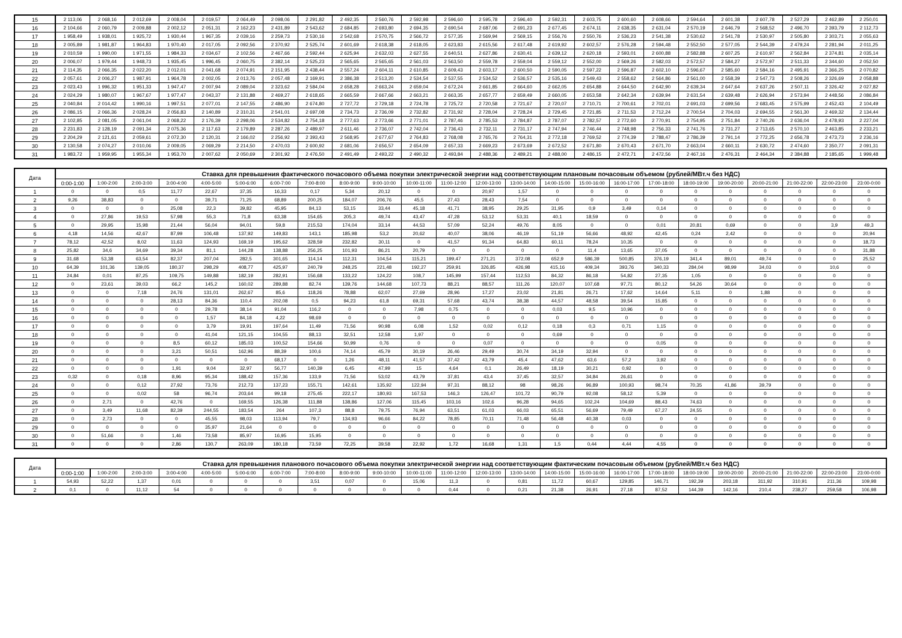| 15 | 2 113,06 | 2 068,16 | 2 012,69 | 2 008,04 | 2 019,57 | 2 064,49 | 2 098,06 | 2 291,82 | 2 492,35 | 2 560,76 | 2 592,98 | 2 596,60 | 2 595,78 | 2 596,40 | 2 592,31 | 2 603,75 | 2 600,60 | 2 608,66 | 2 594,64 | 2 601,38 | 2 607,78 | 2 527,29 | 2 462,89 | 2 250,01 |
| 16 | 2 104,66 | 2 060,79 | 2 009,88 | 2 002,12 | 2 051,31 | 2 162,23 | 2 431,89 | 2 543,62 | 2 684,85 | 2 693,80 | 2 694,35 | 2 690,54 | 2 687,06 | 2 691,23 | 2 677,45 | 2 674,11 | 2 638,35 | 2 631,04 | 2 570,19 | 2 646,79 | 2 568,52 | 2 496,70 | 2 393,79 | 2 112,73 |
| 17 | 1 958,49 | 1 938,01 | 1 925,72 | 1 930,44 | 1 967,35 | 2 039,16 | 2 259,73 | 2 530,16 | 2 542,68 | 2 570,75 | 2 566,72 | 2 577,35 | 2 569,94 | 2 569,15 | 2 556,76 | 2 550,76 | 2 536,23 | 2 541,38 | 2 530,62 | 2 541,78 | 2 530,97 | 2 505,80 | 2 303,71 | 2 055,63 |
| 18 | 2 005,89 | 1 981,87 | 1 964,83 | 1 970,40 | 2 017,05 | 2 092,56 | 2 370,92 | 2 525,74 | 2 601,69 | 2 618,38 | 2 618,05 | 2 623,83 | 2 615,56 | 2 617,48 | 2 619,92 | 2 602,57 | 2 576,28 | 2 594,48 | 2 552,50 | 2 577,05 | 2 544,39 | 2 479,24 | 2 281,94 | 2 011,25 |
| 19 | 2 010,59 | 1 990,00 | 1 971,55 | 1 984,33 | 2 034,67 | 2 102,56 | 2 467,66 | 2 592,44 | 2 625,94 | 2 632,03 | 2 627,55 | 2 640,51 | 2 627,86 | 2 630,41 | 2 639,12 | 2 620,18 | 2 593,01 | 2 600,88 | 2 582,88 | 2 607,25 | 2 610,97 | 2 562,84 | 2 374,81 | 2 035,14 |
| 20 | 2 006,07 | 1 979,44 | 1 948,73 | 1 935,45 | 1 996,45 | 2 060,75 | 2 382,14 | 2 525,23 | 2 565,65 | 2 565,65 | 2 561,03 | 2 563,50 | 2 559,78 | 2 559,04 | 2 559,12 | 2 552,00 | 2 569,26 | 2 582,03 | 2 572,57 | 2 584,27 | 2 572,97 | 2 511,33 | 2 344,60 | 2 052,50 |
| 21 | 2 114,35 | 2 066,35 | 2 022,20 | 2 012,01 | 2 041,68 | 2 074,91 | 2 151,95 | 2 438,44 | 2 557,24 | 2 604,11 | 2 610,85 | 2 609,43 | 2 603,17 | 2 600,50 | 2 590,05 | 2 597,22 | 2 596,87 | 2 602,10 | 2 596,67 | 2 585,60 | 2 584,16 | 2 495,91 | 2 366,25 | 2 070,82 |
| 22 | 2 057,61 | 2 006,27 | 1 987,91 | 1 964,78 | 2 002,05 | 2 013,76 | 2 057,48 | 2 169,91 | 2 386,38 | 2 513,20 | 2 534,54 | 2 537,55 | 2 534,52 | 2 536,57 | 2 535,16 | 2 549,43 | 2 558,62 | 2 564,86 | 2 561,00 | 2 558,39 | 2 547,73 | 2 508,26 | 2 326,69 | 2 058,88 |
| 23 | 2 023,43 | 1 996,32 | 1 951,33 | 1 947,47 | 2 007,94 | 2 089,04 | 2 323,62 | 2 584,04 | 2 658,28 | 2 663,24 | 2 659,04 | 2 672,24 | 2 661,85 | 2 664,60 | 2 662,05 | 2 654,88 | 2 644,50 | 2 642,90 | 2 639,34 | 2 647,64 | 2 637,26 | 2 507,11 | 2 326,42 | 2 027,82 |
| 24 | 2 024,29 | 1 980,07 | 1 967,67 | 1 977,47 | 2 043,37 | 2 131,88 | 2 469,27 | 2 618,65 | 2 665,59 | 2 667,66 | 2 663,21 | 2 663,35 | 2 657,77 | 2 659,49 | 2 660,05 | 2 653,58 | 2 642,34 | 2 639,94 | 2 631,54 | 2 639,48 | 2 626,94 | 2 573,94 | 2 448,56 | 2 086,84 |
| 25 | 2 040,84 | 2 014,42 | 1 990,16 | 1 997,51 | 2 077,01 | 2 147,55 | 2 486,90 | 2 674,80 | 2 727,72 | 2 729,18 | 2 724,78 | 2 725,72 | 2 720,58 | 2 721,67 | 2 720,07 | 2 710,71 | 2 700,61 | 2 702,01 | 2 691,03 | 2 699,56 | 2 683,45 | 2 575,99 | 2 452,43 | 2 104,49 |
| 26 | 2 086,15 | 2 066,36 | 2 028,24 | 2 056,83 | 2 140,89 | 2 310,31 | 2 541,01 | 2 697,08 | 2 734,73 | 2 736,09 | 2 732,82 | 2 731,92 | 2 728,04 | 2 728,24 | 2 729,45 | 2 721,85 | 2 711,53 | 2 712,24 | 2 700,54 | 2 704,03 | 2 694,55 | 2 561,30 | 2 469,32 | 2 134,44 |
| 27 | 2 102,85 | 2 081,05 | 2 061,04 | 2 068,22 | 2 176,39 | 2 298,06 | 2 534,82 | 2 754,18 | 2 777,63 | 2 773,66 | 2 771,01 | 2 787,46 | 2 785,53 | 2 784,87 | 2 787,07 | 2 782,57 | 2 772,60 | 2 770,91 | 2 754,95 | 2 751,84 | 2 740,26 | 2 636,04 | 2 478,93 | 2 227,04 |
| 28 | 2 231,83 | 2 128,19 | 2 091,34 | 2 075,36 | 2 117,63 | 2 179,89 | 2 287,26 | 2 489,97 | 2 611,46 | 2 736,07 | 2 742,04 | 2 736,43 | 2 732,11 | 2 731,17 | 2 747,94 | 2 746,44 | 2 748,98 | 2 756,33 | 2 741,76 | 2 731,27 | 2 713,65 | 2 570,10 | 2 463,85 | 2 233,21 |
| 29 | 2 204,29 | 2 121,61 | 2 059,61 | 2 072,30 | 2 120,31 | 2 166,02 | 2 256,92 | 2 393,43 | 2 568,95 | 2 677,67 | 2 764,83 | 2 768,08 | 2 765,76 | 2 764,31 | 2 772,18 | 2 769,52 | 2 774,39 | 2 788,47 | 2 786,39 | 2 791,14 | 2 772,25 | 2 656,78 | 2 473,73 | 2 236,16 |
| 30 | 2 130,58 | 2 074,27 | 2 010,06 | 2 009,05 | 2 069,29 | 2 214,50 | 2 470,03 | 2 600,92 | 2 681,06 | 2 656,57 | 2 654,09 | 2 657,33 | 2 669,23 | 2 673,69 | 2 672,52 | 2 671,80 | 2 670,43 | 2 671,70 | 2 663,04 | 2 660,11 | 2 630,72 | 2 474,60 | 2 350,77 | 2 091,31 |
| 31 | 1 983,72 | 1 959,95 | 1 955,34 | 1 953,70 | 2 007,62 | 2 050,69 | 2 301,92 | 2 476,50 | 2 491,49 | 2 493,22 | 2 490,32 | 2 493,84 | 2 488,36 | 2 489,21 | 2 488,00 | 2 486,15 | 2 472,71 | 2 472,56 | 2 467,16 | 2 476,31 | 2 464,34 | 2 384,88 | 2 185,65 | 1 999,48 |
| Дата | Ставка для превышения фактического почасового объема покупки электрической энергии над соответствующим плановым почасовым объемом (рублей/МВт.ч без НДС) | | | | | | | | | | | | | | | | | | | | | | | |
| --- | --- | --- | --- | --- | --- | --- | --- | --- | --- | --- | --- | --- | --- | --- | --- | --- | --- | --- | --- | --- | --- | --- | --- | --- |
| | 0:00-1:00 | 1:00-2:00 | 2:00-3:00 | 3:00-4:00 | 4:00-5:00 | 5:00-6:00 | 6:00-7:00 | 7:00-8:00 | 8:00-9:00 | 9:00-10:00 | 10:00-11:00 | 11:00-12:00 | 12:00-13:00 | 13:00-14:00 | 14:00-15:00 | 15:00-16:00 | 16:00-17:00 | 17:00-18:00 | 18:00-19:00 | 19:00-20:00 | 20:00-21:00 | 21:00-22:00 | 22:00-23:00 | 23:00-0:00 |
| 1 | 0 | 0 | 0,5 | 11,77 | 22,67 | 37,35 | 16,33 | 0,17 | 5,34 | 20,12 | 0 | 0 | 20,97 | 1,57 | 0 | 0 | 0 | 0 | 0 | 0 | 0 | 0 | 0 | 0 |
| 2 | 9,26 | 38,83 | 0 | 0 | 39,71 | 71,25 | 68,89 | 200,25 | 184,07 | 206,76 | 45,5 | 27,43 | 28,43 | 7,54 | 0 | 0 | 0 | 0 | 0 | 0 | 0 | 0 | 0 | 0 |
| 3 | 0 | 0 | 0 | 25,08 | 22,3 | 39,82 | 45,95 | 84,13 | 53,15 | 33,44 | 45,18 | 41,71 | 38,95 | 29,25 | 31,95 | 0,9 | 3,49 | 0,14 | 0 | 0 | 0 | 0 | 0 | 0 |
| 4 | 0 | 27,86 | 19,53 | 57,98 | 55,3 | 71,8 | 63,38 | 154,65 | 205,3 | 49,74 | 43,47 | 47,28 | 53,12 | 53,31 | 40,1 | 18,59 | 0 | 0 | 0 | 0 | 0 | 0 | 0 | 0 |
| 5 | 0 | 29,95 | 15,98 | 21,44 | 56,04 | 94,01 | 59,8 | 215,53 | 174,04 | 33,14 | 44,53 | 57,09 | 52,24 | 49,76 | 8,05 | 0 | 0 | 0,01 | 20,81 | 0,69 | 0 | 0 | 3,9 | 49,3 |
| 6 | 4,18 | 14,56 | 42,67 | 87,99 | 106,48 | 137,92 | 149,83 | 143,1 | 185,98 | 53,2 | 20,62 | 40,07 | 38,06 | 46,19 | 51,19 | 56,66 | 48,92 | 42,45 | 0,24 | 2,42 | 0 | 0 | 0 | 20,94 |
| 7 | 78,12 | 42,52 | 8,02 | 11,63 | 124,93 | 169,19 | 195,62 | 328,59 | 232,82 | 30,11 | 0 | 41,57 | 91,34 | 64,83 | 60,11 | 78,24 | 10,35 | 0 | 0 | 0 | 0 | 0 | 0 | 18,73 |
| 8 | 25,82 | 34,6 | 34,69 | 39,34 | 81,1 | 144,28 | 138,88 | 256,25 | 101,93 | 86,21 | 20,79 | 0 | 0 | 0 | 0 | 11,4 | 13,65 | 37,05 | 0 | 0 | 0 | 0 | 0 | 31,88 |
| 9 | 31,68 | 53,38 | 63,54 | 82,37 | 207,04 | 282,5 | 301,65 | 114,14 | 112,31 | 104,54 | 115,21 | 199,47 | 271,21 | 372,08 | 652,9 | 586,39 | 500,85 | 376,19 | 341,4 | 89,01 | 49,74 | 0 | 0 | 25,52 |
| 10 | 64,39 | 101,36 | 139,05 | 180,37 | 298,29 | 408,77 | 425,97 | 240,79 | 248,25 | 221,48 | 192,27 | 259,91 | 326,85 | 426,98 | 415,16 | 409,34 | 393,76 | 340,33 | 284,04 | 98,99 | 34,03 | 0 | 10,6 | 0 |
| 11 | 24,84 | 0,01 | 87,25 | 109,75 | 149,88 | 182,19 | 282,91 | 156,68 | 133,22 | 124,22 | 108,7 | 145,99 | 157,44 | 112,53 | 84,32 | 86,18 | 54,82 | 27,35 | 1,05 | 0 | 0 | 0 | 0 | 0 |
| 12 | 0 | 23,61 | 39,03 | 66,2 | 145,2 | 160,02 | 289,88 | 82,74 | 139,76 | 144,68 | 107,73 | 88,21 | 88,57 | 111,26 | 120,07 | 107,68 | 97,71 | 80,12 | 54,26 | 30,64 | 0 | 0 | 0 | 0 |
| 13 | 0 | 0 | 7,18 | 24,76 | 131,01 | 262,67 | 85,6 | 118,26 | 78,88 | 62,07 | 27,69 | 28,96 | 17,27 | 23,02 | 21,81 | 26,71 | 17,62 | 14,64 | 5,11 | 0 | 1,88 | 0 | 0 | 0 |
| 14 | 0 | 0 | 0 | 28,13 | 84,36 | 110,4 | 202,08 | 0,5 | 94,23 | 61,8 | 69,31 | 57,68 | 43,74 | 38,38 | 44,57 | 48,58 | 39,54 | 15,85 | 0 | 0 | 0 | 0 | 0 | 0 |
| 15 | 0 | 0 | 0 | 0 | 29,78 | 38,14 | 91,04 | 116,2 | 0 | 0 | 7,98 | 0,75 | 0 | 0 | 0,03 | 9,5 | 10,96 | 0 | 0 | 0 | 0 | 0 | 0 | 0 |
| 16 | 0 | 0 | 0 | 0 | 1,57 | 84,18 | 4,22 | 98,69 | 0 | 0 | 0 | 0 | 0 | 0 | 0 | 0 | 0 | 0 | 0 | 0 | 0 | 0 | 0 | 0 |
| 17 | 0 | 0 | 0 | 0 | 3,79 | 19,91 | 197,64 | 11,49 | 71,56 | 90,98 | 6,08 | 1,52 | 0,02 | 0,12 | 0,18 | 0,3 | 0,71 | 1,15 | 0 | 0 | 0 | 0 | 0 | 0 |
| 18 | 0 | 0 | 0 | 0 | 41,04 | 121,15 | 104,55 | 88,13 | 32,51 | 12,58 | 1,97 | 0 | 0 | 0 | 0,69 | 0 | 0 | 0 | 0 | 0 | 0 | 0 | 0 | 0 |
| 19 | 0 | 0 | 0 | 8,5 | 60,12 | 185,03 | 100,52 | 154,66 | 50,99 | 0,76 | 0 | 0 | 0,07 | 0 | 0 | 0 | 0 | 0,05 | 0 | 0 | 0 | 0 | 0 | 0 |
| 20 | 0 | 0 | 0 | 3,21 | 50,51 | 162,96 | 88,39 | 100,6 | 74,14 | 45,79 | 30,19 | 26,46 | 29,49 | 30,74 | 34,19 | 32,94 | 0 | 0 | 0 | 0 | 0 | 0 | 0 | 0 |
| 21 | 0 | 0 | 0 | 0 | 0 | 0 | 68,17 | 0 | 1,26 | 48,11 | 41,57 | 37,42 | 43,79 | 45,4 | 47,62 | 63,6 | 57,2 | 3,92 | 0 | 0 | 0 | 0 | 0 | 0 |
| 22 | 0 | 0 | 0 | 1,91 | 9,04 | 32,97 | 56,77 | 140,39 | 6,45 | 47,99 | 15 | 4,64 | 0,1 | 26,49 | 18,19 | 30,21 | 0,92 | 0 | 0 | 0 | 0 | 0 | 0 | 0 |
| 23 | 0,32 | 0 | 0,18 | 8,96 | 95,34 | 188,42 | 157,36 | 133,9 | 71,56 | 53,02 | 43,79 | 37,81 | 43,4 | 37,45 | 32,57 | 34,84 | 26,61 | 0 | 0 | 0 | 0 | 0 | 0 | 0 |
| 24 | 0 | 0 | 0,12 | 27,92 | 73,76 | 212,73 | 137,23 | 155,71 | 142,61 | 135,92 | 122,94 | 97,31 | 88,12 | 98 | 98,26 | 96,89 | 100,93 | 98,74 | 70,35 | 41,86 | 39,79 | 0 | 0 | 0 |
| 25 | 0 | 0 | 0,02 | 58 | 96,74 | 203,64 | 99,18 | 275,45 | 222,17 | 180,93 | 167,53 | 146,3 | 126,47 | 101,72 | 90,79 | 92,08 | 58,12 | 5,39 | 0 | 0 | 0 | 0 | 0 | 0 |
| 26 | 0 | 2,71 | 0 | 42,76 | 0 | 169,55 | 126,38 | 111,88 | 138,86 | 127,06 | 115,45 | 103,16 | 102,6 | 96,28 | 94,65 | 102,24 | 104,69 | 88,43 | 74,63 | 0 | 0 | 0 | 0 | 0 |
| 27 | 0 | 3,49 | 11,68 | 82,39 | 244,55 | 183,54 | 264 | 107,3 | 88,8 | 79,75 | 76,94 | 63,51 | 61,03 | 66,03 | 65,51 | 56,69 | 79,49 | 67,27 | 24,55 | 0 | 0 | 0 | 0 | 0 |
| 28 | 0 | 2,73 | 0 | 0 | 45,55 | 98,03 | 113,94 | 79,7 | 134,93 | 96,66 | 84,22 | 78,85 | 70,11 | 71,48 | 56,48 | 40,38 | 0,03 | 0 | 0 | 0 | 0 | 0 | 0 | 0 |
| 29 | 0 | 0 | 0 | 0 | 35,97 | 21,64 | 0 | 0 | 0 | 0 | 0 | 0 | 0 | 0 | 0 | 0 | 0 | 0 | 0 | 0 | 0 | 0 | 0 | 0 |
| 30 | 0 | 51,66 | 0 | 1,46 | 73,58 | 85,97 | 16,95 | 15,95 | 0 | 0 | 0 | 0 | 0 | 0 | 0 | 0 | 0 | 0 | 0 | 0 | 0 | 0 | 0 | 0 |
| 31 | 0 | 0 | 0 | 2,86 | 130,7 | 263,09 | 180,18 | 73,59 | 72,25 | 39,58 | 22,92 | 1,72 | 16,68 | 1,31 | 1,5 | 0,44 | 4,44 | 4,55 | 0 | 0 | 0 | 0 | 0 | 0 |
| Дата | Ставка для превышения планового почасового объема покупки электрической энергии над соответствующим фактическим почасовым объемом (рублей/МВт.ч без НДС) | | | | | | | | | | | | | | | | | | | | | | | |
| --- | --- | --- | --- | --- | --- | --- | --- | --- | --- | --- | --- | --- | --- | --- | --- | --- | --- | --- | --- | --- | --- | --- | --- | --- |
| | 0:00-1:00 | 1:00-2:00 | 2:00-3:00 | 3:00-4:00 | 4:00-5:00 | 5:00-6:00 | 6:00-7:00 | 7:00-8:00 | 8:00-9:00 | 9:00-10:00 | 10:00-11:00 | 11:00-12:00 | 12:00-13:00 | 13:00-14:00 | 14:00-15:00 | 15:00-16:00 | 16:00-17:00 | 17:00-18:00 | 18:00-19:00 | 19:00-20:00 | 20:00-21:00 | 21:00-22:00 | 22:00-23:00 | 23:00-0:00 |
| 1 | 54,93 | 52,22 | 1,37 | 0,01 | 0 | 0 | 0 | 3,51 | 0,07 | 0 | 15,06 | 11,3 | 0 | 0,81 | 11,72 | 60,67 | 129,85 | 146,71 | 192,39 | 203,18 | 311,92 | 310,91 | 211,36 | 109,98 |
| 2 | 0,1 | 0 | 11,12 | 54 | 0 | 0 | 0 | 0 | 0 | 0 | 0 | 0,44 | 0 | 0,21 | 21,38 | 26,91 | 27,18 | 87,52 | 144,39 | 142,16 | 210,4 | 238,27 | 259,58 | 106,98 |